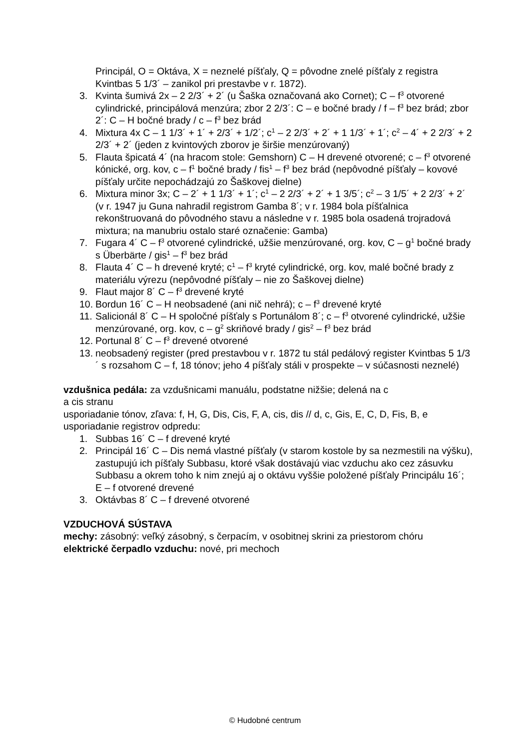Principál, O = Oktáva, X = neznelé píšťaly, Q = pôvodne znelé píšťaly z registra Kvintbas 5 1/3´ – zanikol pri prestavbe v r. 1872).
3. Kvinta šumivá 2x – 2 2/3´ + 2´ (u Šaška označovaná ako Cornet); C – f<sup>3</sup> otvorené cylindrické, principálová menzúra; zbor 2 2/3´: C – e bočné brady / f – f<sup>3</sup> bez brád; zbor 2´: C – H bočné brady / c – f<sup>3</sup> bez brád
4. Mixtura 4x C – 1 1/3´ + 1´ + 2/3´ + 1/2´; c<sup>1</sup> – 2 2/3´ + 2´ + 1 1/3´ + 1´; c<sup>2</sup> – 4´ + 2 2/3´ + 2 2/3´ + 2´ (jeden z kvintových zborov je širšie menzúrovaný)
5. Flauta špicatá 4´ (na hracom stole: Gemshorn) C – H drevené otvorené; c – f<sup>3</sup> otvorené kónické, org. kov, c – f<sup>1</sup> bočné brady / fis<sup>1</sup> – f<sup>3</sup> bez brád (nepôvodné píšťaly – kovové píšťaly určite nepochádzajú zo Šaškovej dielne)
6. Mixtura minor 3x; C – 2´ + 1 1/3´ + 1´; c<sup>1</sup> – 2 2/3´ + 2´ + 1 3/5´; c<sup>2</sup> – 3 1/5´ + 2 2/3´ + 2´ (v r. 1947 ju Guna nahradil registrom Gamba 8´; v r. 1984 bola píšťalnica rekonštruovaná do pôvodného stavu a následne v r. 1985 bola osadená trojradová mixtura; na manubriu ostalo staré označenie: Gamba)
7. Fugara 4´ C – f<sup>3</sup> otvorené cylindrické, užšie menzúrované, org. kov, C – g<sup>1</sup> bočné brady s Überbärte / gis<sup>1</sup> – f<sup>3</sup> bez brád
8. Flauta 4´ C – h drevené kryté; c<sup>1</sup> – f<sup>3</sup> kryté cylindrické, org. kov, malé bočné brady z materiálu výrezu (nepôvodné píšťaly – nie zo Šaškovej dielne)
9. Flaut major 8´ C – f<sup>3</sup> drevené kryté
10. Bordun 16´ C – H neobsadené (ani nič nehrá); c – f<sup>3</sup> drevené kryté
11. Salicionál 8´ C – H spoločné píšťaly s Portunálom 8´; c – f<sup>3</sup> otvorené cylindrické, užšie menzúrované, org. kov, c – g<sup>2</sup> skriňové brady / gis<sup>2</sup> – f<sup>3</sup> bez brád
12. Portunal 8´ C – f<sup>3</sup> drevené otvorené
13. neobsadený register (pred prestavbou v r. 1872 tu stál pedálový register Kvintbas 5 1/3´ s rozsahom C – f, 18 tónov; jeho 4 píšťaly stáli v prospekte – v súčasnosti neznelé)
vzdušnica pedála: za vzdušnicami manuálu, podstatne nižšie; delená na c
a cis stranu
usporiadanie tónov, zľava: f, H, G, Dis, Cis, F, A, cis, dis // d, c, Gis, E, C, D, Fis, B, e
usporiadanie registrov odpredu:
1. Subbas 16´ C – f drevené kryté
2. Principál 16´ C – Dis nemá vlastné píšťaly (v starom kostole by sa nezmestili na výšku), zastupujú ich píšťaly Subbasu, ktoré však dostávajú viac vzduchu ako cez zásuvku Subbasu a okrem toho k nim znejú aj o oktávu vyššie položené píšťaly Principálu 16´; E – f otvorené drevené
3. Oktávbas 8´ C – f drevené otvorené
VZDUCHOVÁ SÚSTAVA
mechy: zásobný: veľký zásobný, s čerpacím, v osobitnej skrini za priestorom chóru
elektrické čerpadlo vzduchu: nové, pri mechoch
© Hudobné centrum